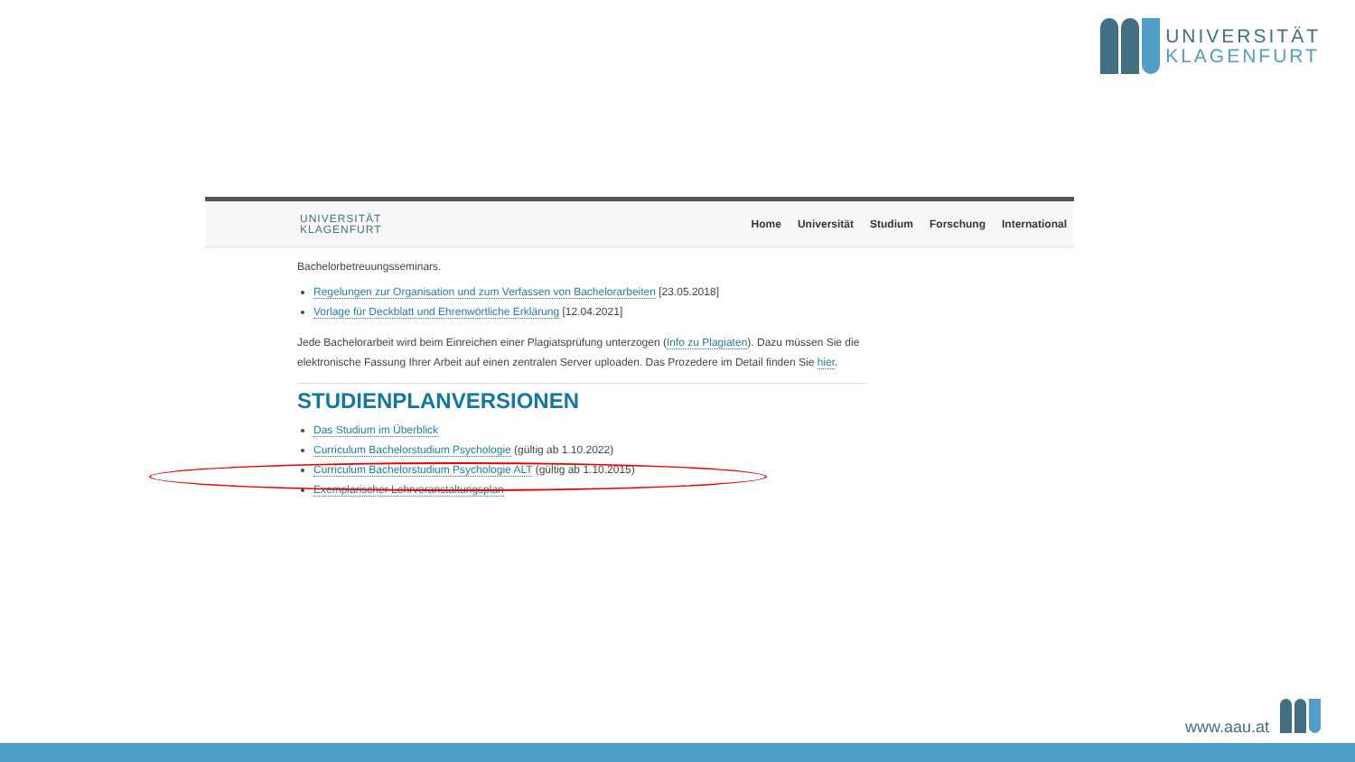UNIVERSITÄT
KLAGENFURT
UNIVERSITÄT
KLAGENFURT
Home Universität Studium Forschung International
Bachelorbetreuungsseminars.
Regelungen zur Organisation und zum Verfassen von Bachelorarbeiten [23.05.2018]
Vorlage für Deckblatt und Ehrenwörtliche Erklärung [12.04.2021]
Jede Bachelorarbeit wird beim Einreichen einer Plagiatsprüfung unterzogen (Info zu Plagiaten). Dazu müssen Sie die elektronische Fassung Ihrer Arbeit auf einen zentralen Server uploaden. Das Prozedere im Detail finden Sie hier.
STUDIENPLANVERSIONEN
Das Studium im Überblick
Curriculum Bachelorstudium Psychologie (gültig ab 1.10.2022)
Curriculum Bachelorstudium Psychologie ALT (gültig ab 1.10.2015)
Exemplarischer Lehrveranstaltungsplan
www.aau.at